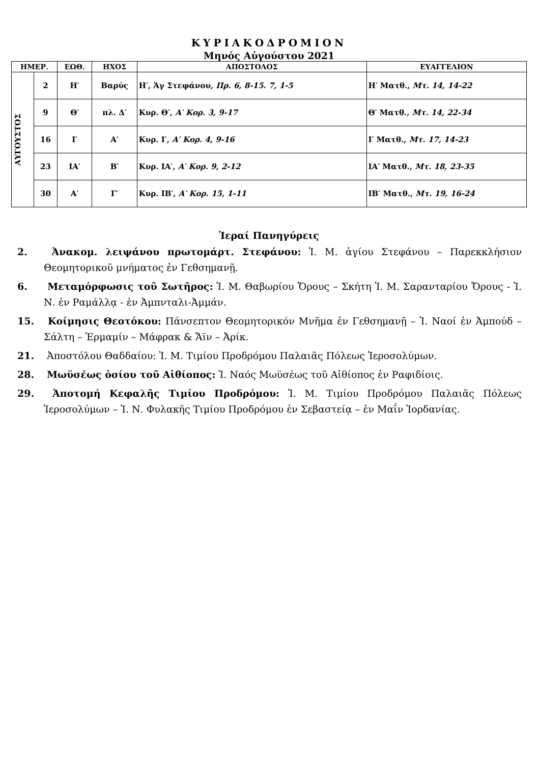ΚΥΡΙΑΚΟΔΡΟΜΙΟΝ
Μηνός Αὐγούστου 2021
| ΗΜΕΡ. | | ΕΩΘ. | ΗΧΟΣ | ΑΠΟΣΤΟΛΟΣ | ΕΥΑΓΓΕΛΙΟΝ |
| --- | --- | --- | --- | --- | --- |
| ΑΥΓΟΥΣΤΟΣ | 2 | Η′ | Βαρύς | Η′, Ἁγ Στεφάνου, Πρ. 6, 8-15. 7, 1-5 | Η′ Ματθ., Μτ. 14, 14-22 |
| | 9 | Θ′ | πλ. Δ′ | Κυρ. Θ′, Α′ Κορ. 3, 9-17 | Θ′ Ματθ., Μτ. 14, 22-34 |
| | 16 | Ι′ | Α′ | Κυρ. Ι′, Α′ Κορ. 4, 9-16 | Ι′ Ματθ., Μτ. 17, 14-23 |
| | 23 | ΙΑ′ | Β′ | Κυρ. ΙΑ′, Α′ Κορ. 9, 2-12 | ΙΑ′ Ματθ., Μτ. 18, 23-35 |
| | 30 | Α′ | Γ′ | Κυρ. ΙΒ′, Α′ Κορ. 15, 1-11 | ΙΒ′ Ματθ., Μτ. 19, 16-24 |
Ἱεραί Πανηγύρεις
2. Ἀνακομ. λειψάνου πρωτομάρτ. Στεφάνου: Ἱ. Μ. ἁγίου Στεφάνου – Παρεκκλήσιον Θεομητορικοῦ μνήματος ἐν Γεθσημανῇ.
6. Μεταμόρφωσις τοῦ Σωτῆρος: Ἱ. Μ. Θαβωρίου Ὄρους – Σκήτη Ἱ. Μ. Σαρανταρίου Ὄρους - Ἱ. Ν. ἐν Ραμάλλᾳ - ἐν Ἀμπνταλι-Ἀμμάν.
15. Κοίμησις Θεοτόκου: Πάνσεπτον Θεομητορικόν Μνῆμα ἐν Γεθσημανῇ – Ἱ. Ναοί ἐν Ἀμπούδ – Σάλτη – Ἐρμαμίν – Μάφρακ & Ἄϊν – Ἀρίκ.
21. Ἀποστόλου Θαδδαίου: Ἱ. Μ. Τιμίου Προδρόμου Παλαιᾶς Πόλεως Ἱεροσολύμων.
28. Μωϋσέως ὁσίου τοῦ Αἰθίοπος: Ἱ. Ναός Μωϋσέως τοῦ Αἰθίοπος ἐν Ραφιδίοις.
29. Ἀποτομή Κεφαλῆς Τιμίου Προδρόμου: Ἱ. Μ. Τιμίου Προδρόμου Παλαιᾶς Πόλεως Ἱεροσολύμων – Ἱ. Ν. Φυλακῆς Τιμίου Προδρόμου ἐν Σεβαστείᾳ – ἐν Μαΐν Ἰορδανίας.